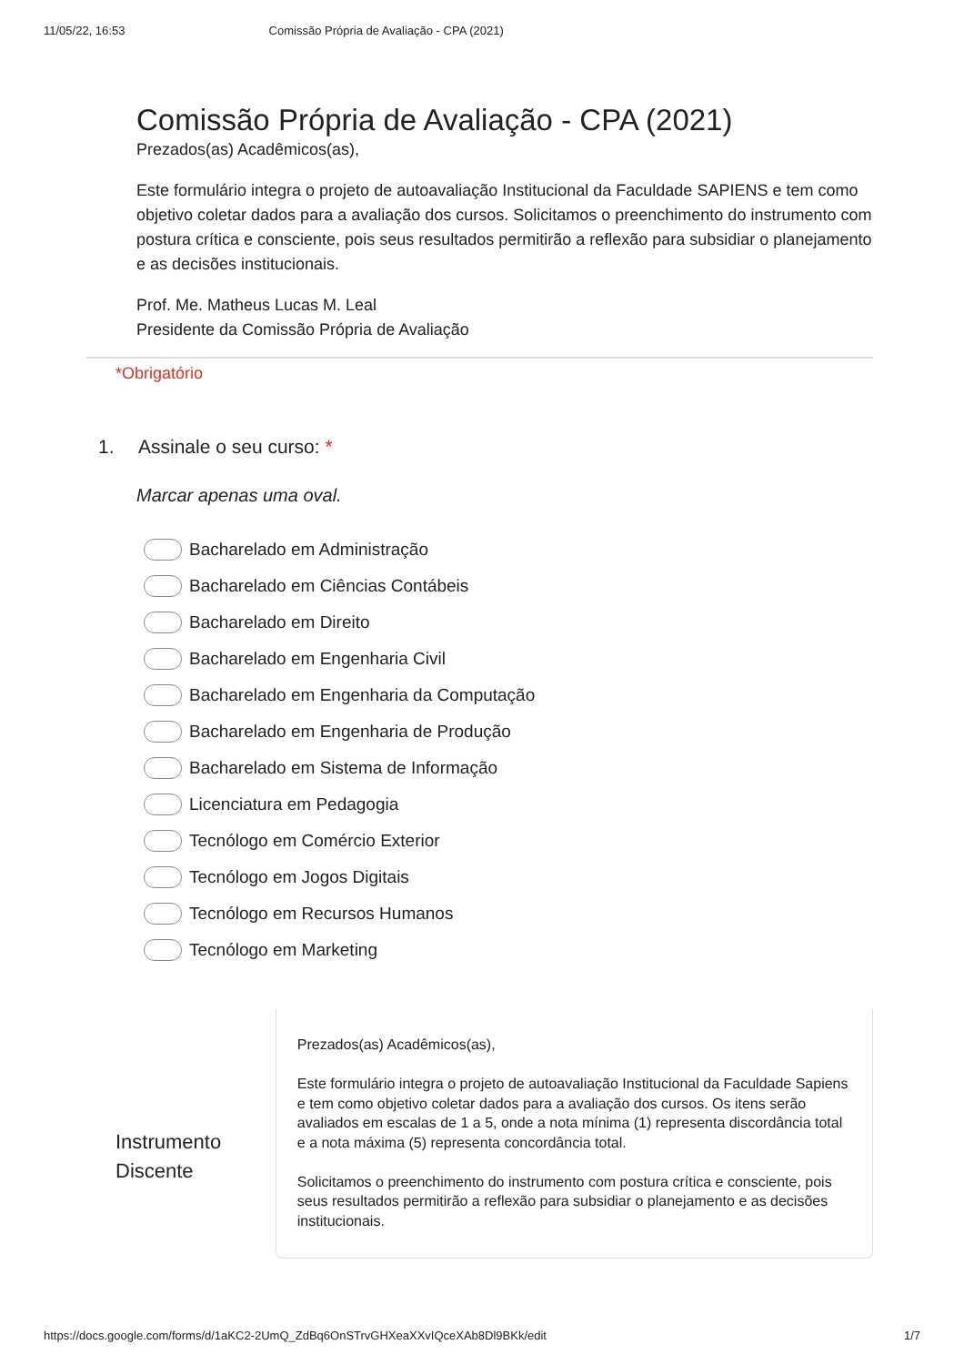11/05/22, 16:53 Comissão Própria de Avaliação - CPA (2021)
Comissão Própria de Avaliação - CPA (2021)
Prezados(as) Acadêmicos(as),
Este formulário integra o projeto de autoavaliação Institucional da Faculdade SAPIENS e tem como objetivo coletar dados para a avaliação dos cursos. Solicitamos o preenchimento do instrumento com postura crítica e consciente, pois seus resultados permitirão a reflexão para subsidiar o planejamento e as decisões institucionais.
Prof. Me. Matheus Lucas M. Leal
Presidente da Comissão Própria de Avaliação
*Obrigatório
1. Assinale o seu curso: *
Marcar apenas uma oval.
Bacharelado em Administração
Bacharelado em Ciências Contábeis
Bacharelado em Direito
Bacharelado em Engenharia Civil
Bacharelado em Engenharia da Computação
Bacharelado em Engenharia de Produção
Bacharelado em Sistema de Informação
Licenciatura em Pedagogia
Tecnólogo em Comércio Exterior
Tecnólogo em Jogos Digitais
Tecnólogo em Recursos Humanos
Tecnólogo em Marketing
Instrumento Discente
Prezados(as) Acadêmicos(as),
Este formulário integra o projeto de autoavaliação Institucional da Faculdade Sapiens e tem como objetivo coletar dados para a avaliação dos cursos. Os itens serão avaliados em escalas de 1 a 5, onde a nota mínima (1) representa discordância total e a nota máxima (5) representa concordância total.
Solicitamos o preenchimento do instrumento com postura crítica e consciente, pois seus resultados permitirão a reflexão para subsidiar o planejamento e as decisões institucionais.
https://docs.google.com/forms/d/1aKC2-2UmQ_ZdBq6OnSTrvGHXeaXXvIQceXAb8Dl9BKk/edit 1/7